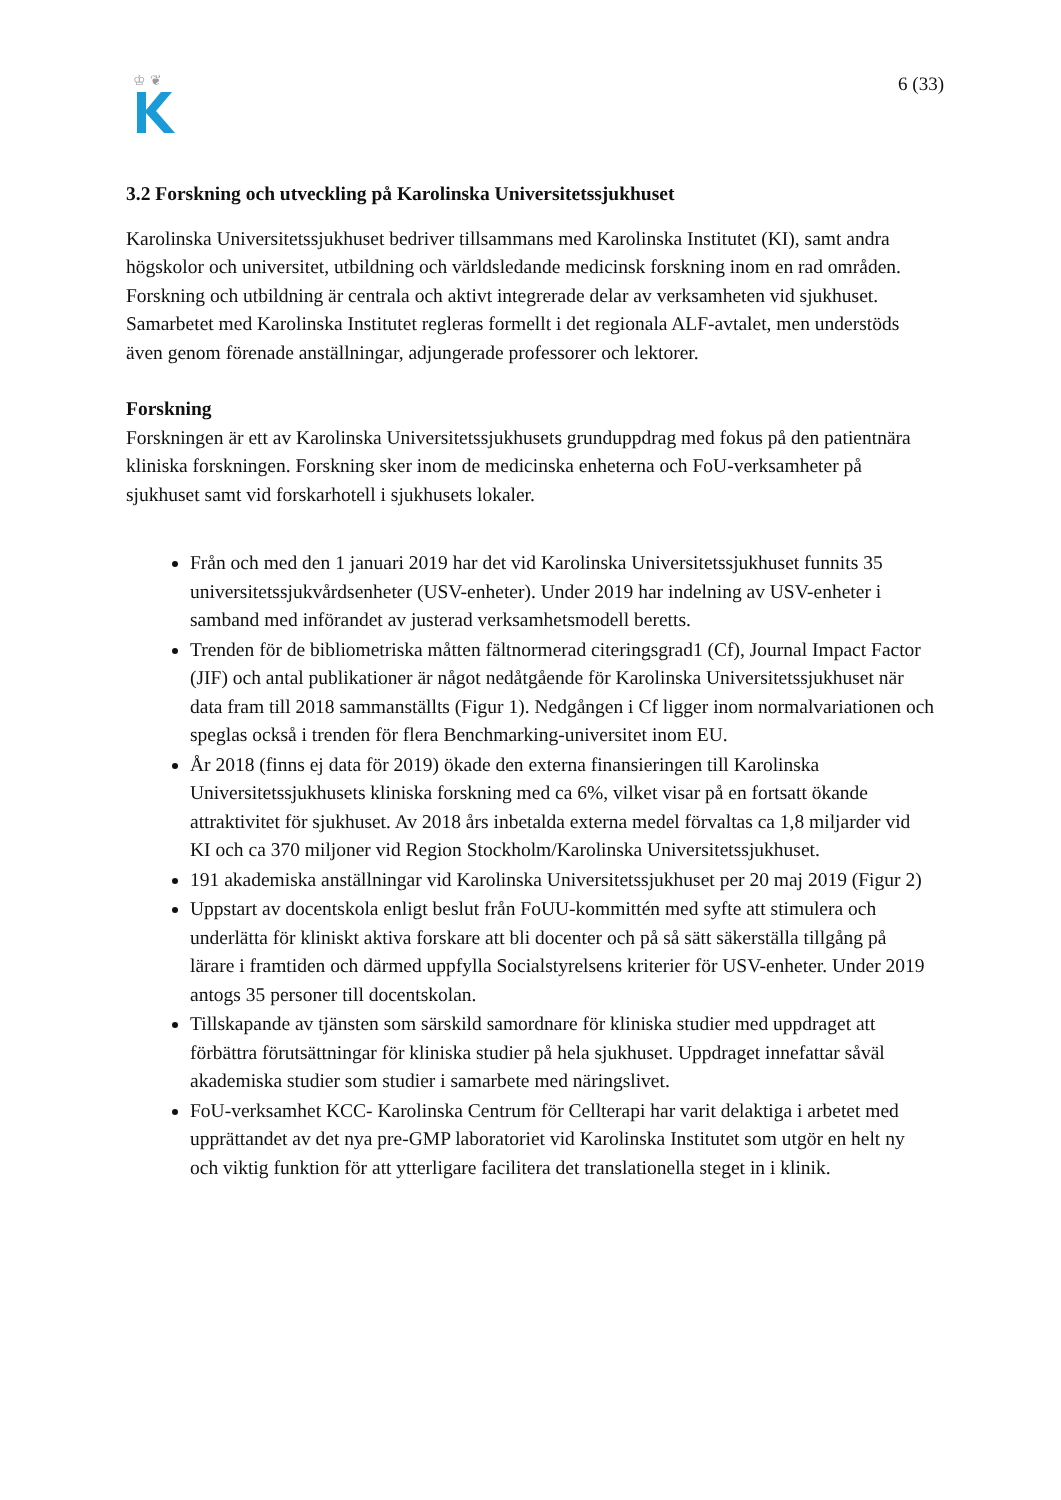♔ ❦
6 (33)
3.2 Forskning och utveckling på Karolinska Universitetssjukhuset
Karolinska Universitetssjukhuset bedriver tillsammans med Karolinska Institutet (KI), samt andra högskolor och universitet, utbildning och världsledande medicinsk forskning inom en rad områden. Forskning och utbildning är centrala och aktivt integrerade delar av verksamheten vid sjukhuset. Samarbetet med Karolinska Institutet regleras formellt i det regionala ALF-avtalet, men understöds även genom förenade anställningar, adjungerade professorer och lektorer.
Forskning
Forskningen är ett av Karolinska Universitetssjukhusets grunduppdrag med fokus på den patientnära kliniska forskningen. Forskning sker inom de medicinska enheterna och FoU-verksamheter på sjukhuset samt vid forskarhotell i sjukhusets lokaler.
Från och med den 1 januari 2019 har det vid Karolinska Universitetssjukhuset funnits 35 universitetssjukvårdsenheter (USV-enheter). Under 2019 har indelning av USV-enheter i samband med införandet av justerad verksamhetsmodell beretts.
Trenden för de bibliometriska måtten fältnormerad citeringsgrad1 (Cf), Journal Impact Factor (JIF) och antal publikationer är något nedåtgående för Karolinska Universitetssjukhuset när data fram till 2018 sammanställts (Figur 1). Nedgången i Cf ligger inom normalvariationen och speglas också i trenden för flera Benchmarking-universitet inom EU.
År 2018 (finns ej data för 2019) ökade den externa finansieringen till Karolinska Universitetssjukhusets kliniska forskning med ca 6%, vilket visar på en fortsatt ökande attraktivitet för sjukhuset. Av 2018 års inbetalda externa medel förvaltas ca 1,8 miljarder vid KI och ca 370 miljoner vid Region Stockholm/Karolinska Universitetssjukhuset.
191 akademiska anställningar vid Karolinska Universitetssjukhuset per 20 maj 2019 (Figur 2)
Uppstart av docentskola enligt beslut från FoUU-kommittén med syfte att stimulera och underlätta för kliniskt aktiva forskare att bli docenter och på så sätt säkerställa tillgång på lärare i framtiden och därmed uppfylla Socialstyrelsens kriterier för USV-enheter. Under 2019 antogs 35 personer till docentskolan.
Tillskapande av tjänsten som särskild samordnare för kliniska studier med uppdraget att förbättra förutsättningar för kliniska studier på hela sjukhuset. Uppdraget innefattar såväl akademiska studier som studier i samarbete med näringslivet.
FoU-verksamhet KCC- Karolinska Centrum för Cellterapi har varit delaktiga i arbetet med upprättandet av det nya pre-GMP laboratoriet vid Karolinska Institutet som utgör en helt ny och viktig funktion för att ytterligare facilitera det translationella steget in i klinik.